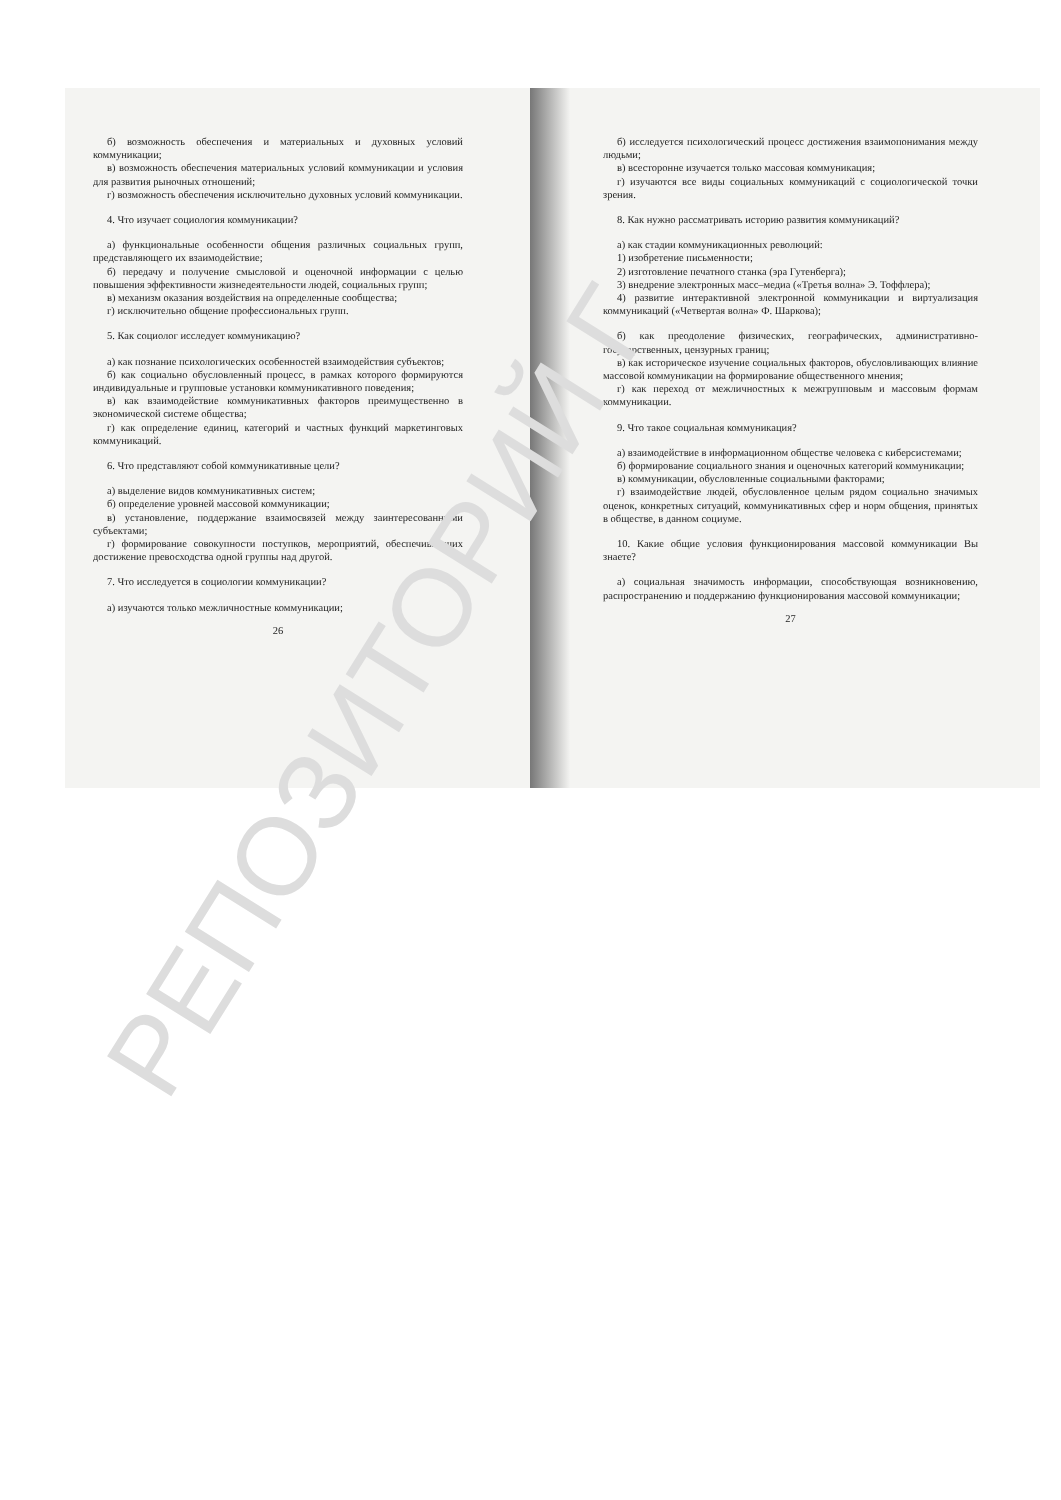б) возможность обеспечения и материальных и духовных условий коммуникации;
в) возможность обеспечения материальных условий коммуникации и условия для развития рыночных отношений;
г) возможность обеспечения исключительно духовных условий коммуникации.
4. Что изучает социология коммуникации?
а) функциональные особенности общения различных социальных групп, представляющего их взаимодействие;
б) передачу и получение смысловой и оценочной информации с целью повышения эффективности жизнедеятельности людей, социальных групп;
в) механизм оказания воздействия на определенные сообщества;
г) исключительно общение профессиональных групп.
5. Как социолог исследует коммуникацию?
а) как познание психологических особенностей взаимодействия субъектов;
б) как социально обусловленный процесс, в рамках которого формируются индивидуальные и групповые установки коммуникативного поведения;
в) как взаимодействие коммуникативных факторов преимущественно в экономической системе общества;
г) как определение единиц, категорий и частных функций маркетинговых коммуникаций.
6. Что представляют собой коммуникативные цели?
а) выделение видов коммуникативных систем;
б) определение уровней массовой коммуникации;
в) установление, поддержание взаимосвязей между заинтересованными субъектами;
г) формирование совокупности поступков, мероприятий, обеспечивающих достижение превосходства одной группы над другой.
7. Что исследуется в социологии коммуникации?
а) изучаются только межличностные коммуникации;
26
б) исследуется психологический процесс достижения взаимопонимания между людьми;
в) всесторонне изучается только массовая коммуникация;
г) изучаются все виды социальных коммуникаций с социологической точки зрения.
8. Как нужно рассматривать историю развития коммуникаций?
а) как стадии коммуникационных революций:
1) изобретение письменности;
2) изготовление печатного станка (эра Гутенберга);
3) внедрение электронных масс–медиа («Третья волна» Э. Тоффлера);
4) развитие интерактивной электронной коммуникации и виртуализация коммуникаций («Четвертая волна» Ф. Шаркова);
б) как преодоление физических, географических, административно-государственных, цензурных границ;
в) как историческое изучение социальных факторов, обусловливающих влияние массовой коммуникации на формирование общественного мнения;
г) как переход от межличностных к межгрупповым и массовым формам коммуникации.
9. Что такое социальная коммуникация?
а) взаимодействие в информационном обществе человека с киберсистемами;
б) формирование социального знания и оценочных категорий коммуникации;
в) коммуникации, обусловленные социальными факторами;
г) взаимодействие людей, обусловленное целым рядом социально значимых оценок, конкретных ситуаций, коммуникативных сфер и норм общения, принятых в обществе, в данном социуме.
10. Какие общие условия функционирования массовой коммуникации Вы знаете?
а) социальная значимость информации, способствующая возникновению, распространению и поддержанию функционирования массовой коммуникации;
27
РЕПОЗИТОРИЙ Г